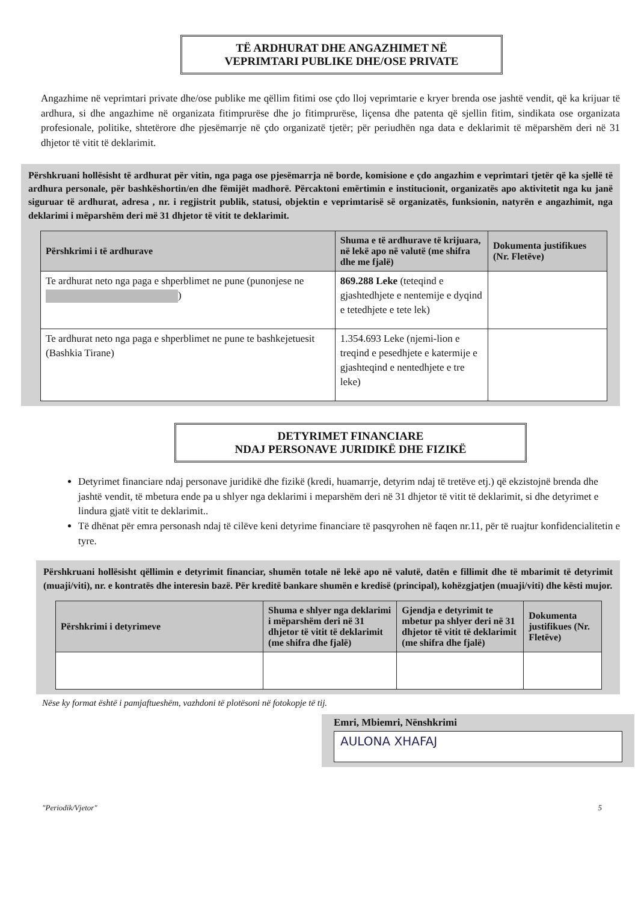TË ARDHURAT DHE ANGAZHIMET NË
VEPRIMTARI PUBLIKE DHE/OSE PRIVATE
Angazhime në veprimtari private dhe/ose publike me qëllim fitimi ose çdo lloj veprimtarie e kryer brenda ose jashtë vendit, që ka krijuar të ardhura, si dhe angazhime në organizata fitimprurëse dhe jo fitimprurëse, liçensa dhe patenta që sjellin fitim, sindikata ose organizata profesionale, politike, shtetërore dhe pjesëmarrje në çdo organizatë tjetër; për periudhën nga data e deklarimit të mëparshëm deri në 31 dhjetor të vitit të deklarimit.
Përshkruani hollësisht të ardhurat për vitin, nga paga ose pjesëmarrja në borde, komisione e çdo angazhim e veprimtari tjetër që ka sjellë të ardhura personale, për bashkëshortin/en dhe fëmijët madhorë. Përcaktoni emërtimin e institucionit, organizatës apo aktivitetit nga ku janë siguruar të ardhurat, adresa , nr. i regjistrit publik, statusi, objektin e veprimtarisë së organizatës, funksionin, natyrën e angazhimit, nga deklarimi i mëparshëm deri më 31 dhjetor të vitit te deklarimit.
| Përshkrimi i të ardhurave | Shuma e të ardhurave të krijuara, në lekë apo në valutë (me shifra dhe me fjalë) | Dokumenta justifikues (Nr. Fletëve) |
| --- | --- | --- |
| Te ardhurat neto nga paga e shperblimet ne pune (punonjese ne ) | 869.288 Leke (teteqind e gjashtedhjete e nentemije e dyqind e tetedhjete e tete lek) | |
| Te ardhurat neto nga paga e shperblimet ne pune te bashkejetuesit (Bashkia Tirane) | 1.354.693 Leke (njemi-lion e treqind e pesedhjete e katermije e gjashteqind e nentedhjete e tre leke) | |
DETYRIMET FINANCIARE
NDAJ PERSONAVE JURIDIKË DHE FIZIKË
Detyrimet financiare ndaj personave juridikë dhe fizikë (kredi, huamarrje, detyrim ndaj të tretëve etj.) që ekzistojnë brenda dhe jashtë vendit, të mbetura ende pa u shlyer nga deklarimi i meparshëm deri në 31 dhjetor të vitit të deklarimit, si dhe detyrimet e lindura gjatë vitit te deklarimit..
Të dhënat për emra personash ndaj të cilëve keni detyrime financiare të pasqyrohen në faqen nr.11, për të ruajtur konfidencialitetin e tyre.
Përshkruani hollësisht qëllimin e detyrimit financiar, shumën totale në lekë apo në valutë, datën e fillimit dhe të mbarimit të detyrimit (muaji/viti), nr. e kontratës dhe interesin bazë. Për kreditë bankare shumën e kredisë (principal), kohëzgjatjen (muaji/viti) dhe kësti mujor.
| Përshkrimi i detyrimeve | Shuma e shlyer nga deklarimi i mëparshëm deri në 31 dhjetor të vitit të deklarimit (me shifra dhe fjalë) | Gjendja e detyrimit te mbetur pa shlyer deri në 31 dhjetor të vitit të deklarimit (me shifra dhe fjalë) | Dokumenta justifikues (Nr. Fletëve) |
| --- | --- | --- | --- |
Nëse ky format është i pamjaftueshëm, vazhdoni të plotësoni në fotokopje të tij.
Emri, Mbiemri, Nënshkrimi
AULONA XHAFAJ
"Periodik/Vjetor" 5